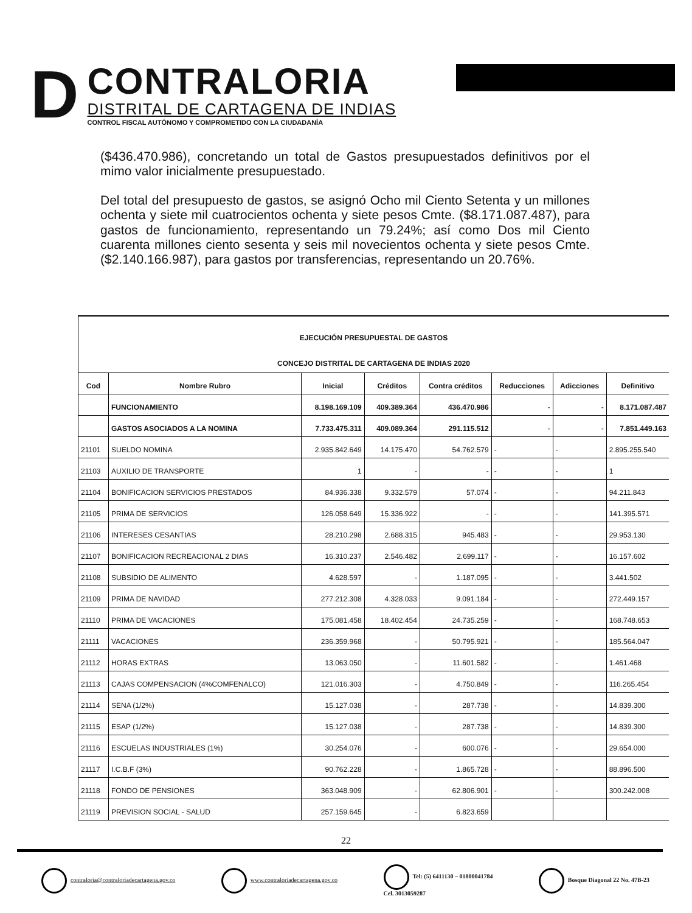D
CONTRALORIA
DISTRITAL DE CARTAGENA DE INDIAS
CONTROL FISCAL AUTÓNOMO Y COMPROMETIDO CON LA CIUDADANÍA
($436.470.986), concretando un total de Gastos presupuestados definitivos por el mimo valor inicialmente presupuestado.
Del total del presupuesto de gastos, se asignó Ocho mil Ciento Setenta y un millones ochenta y siete mil cuatrocientos ochenta y siete pesos Cmte. ($8.171.087.487), para gastos de funcionamiento, representando un 79.24%; así como Dos mil Ciento cuarenta millones ciento sesenta y seis mil novecientos ochenta y siete pesos Cmte. ($2.140.166.987), para gastos por transferencias, representando un 20.76%.
| EJECUCIÓN PRESUPUESTAL DE GASTOS CONCEJO DISTRITAL DE CARTAGENA DE INDIAS 2020 | | | | | | | |
| Cod | Nombre Rubro | Inicial | Créditos | Contra créditos | Reducciones | Adicciones | Definitivo |
| | FUNCIONAMIENTO | 8.198.169.109 | 409.389.364 | 436.470.986 | - | - | 8.171.087.487 |
| | GASTOS ASOCIADOS A LA NOMINA | 7.733.475.311 | 409.089.364 | 291.115.512 | - | - | 7.851.449.163 |
| 21101 | SUELDO NOMINA | 2.935.842.649 | 14.175.470 | 54.762.579 | - | - | 2.895.255.540 |
| 21103 | AUXILIO DE TRANSPORTE | 1 | - | - | - | - | 1 |
| 21104 | BONIFICACION SERVICIOS PRESTADOS | 84.936.338 | 9.332.579 | 57.074 | - | - | 94.211.843 |
| 21105 | PRIMA DE SERVICIOS | 126.058.649 | 15.336.922 | - | - | - | 141.395.571 |
| 21106 | INTERESES CESANTIAS | 28.210.298 | 2.688.315 | 945.483 | - | - | 29.953.130 |
| 21107 | BONIFICACION RECREACIONAL 2 DIAS | 16.310.237 | 2.546.482 | 2.699.117 | - | - | 16.157.602 |
| 21108 | SUBSIDIO DE ALIMENTO | 4.628.597 | - | 1.187.095 | - | - | 3.441.502 |
| 21109 | PRIMA DE NAVIDAD | 277.212.308 | 4.328.033 | 9.091.184 | - | - | 272.449.157 |
| 21110 | PRIMA DE VACACIONES | 175.081.458 | 18.402.454 | 24.735.259 | - | - | 168.748.653 |
| 21111 | VACACIONES | 236.359.968 | - | 50.795.921 | - | - | 185.564.047 |
| 21112 | HORAS EXTRAS | 13.063.050 | - | 11.601.582 | - | - | 1.461.468 |
| 21113 | CAJAS COMPENSACION (4%COMFENALCO) | 121.016.303 | - | 4.750.849 | - | - | 116.265.454 |
| 21114 | SENA (1/2%) | 15.127.038 | - | 287.738 | - | - | 14.839.300 |
| 21115 | ESAP (1/2%) | 15.127.038 | - | 287.738 | - | - | 14.839.300 |
| 21116 | ESCUELAS INDUSTRIALES (1%) | 30.254.076 | - | 600.076 | - | - | 29.654.000 |
| 21117 | I.C.B.F (3%) | 90.762.228 | - | 1.865.728 | - | - | 88.896.500 |
| 21118 | FONDO DE PENSIONES | 363.048.909 | - | 62.806.901 | - | - | 300.242.008 |
| 21119 | PREVISION SOCIAL - SALUD | 257.159.645 | - | 6.823.659 | | | |
22
contraloria@contraloriadecartagena.gov.co
www.contraloriadecartagena.gov.co
Tel: (5) 6411130 – 01800041784
Cel. 3013059287
Bosque Diagonal 22 No. 47B-23